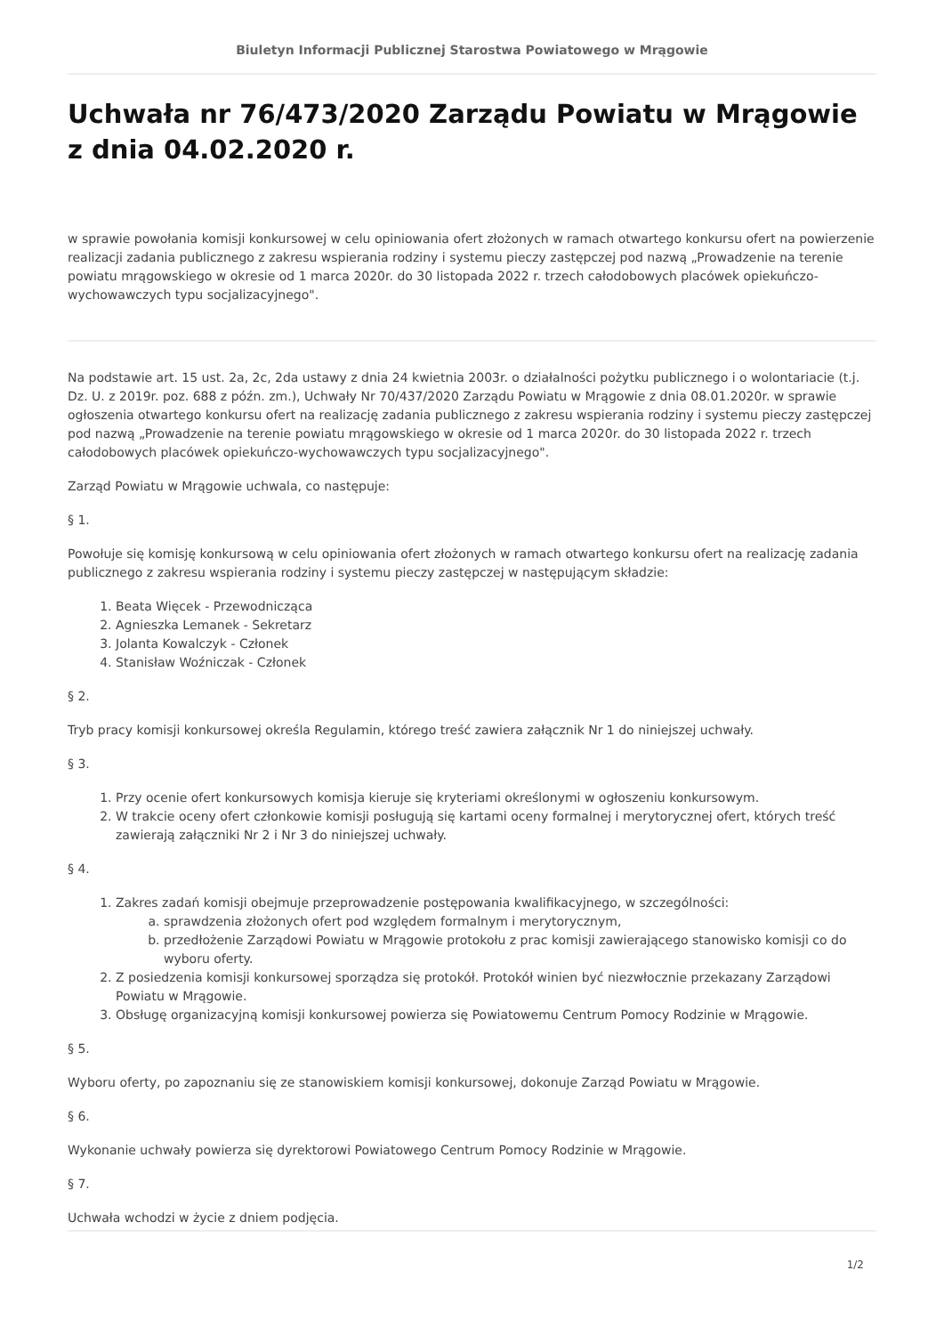Biuletyn Informacji Publicznej Starostwa Powiatowego w Mrągowie
Uchwała nr 76/473/2020 Zarządu Powiatu w Mrągowie z dnia 04.02.2020 r.
w sprawie powołania komisji konkursowej w celu opiniowania ofert złożonych w ramach otwartego konkursu ofert na powierzenie realizacji zadania publicznego z zakresu wspierania rodziny i systemu pieczy zastępczej pod nazwą „Prowadzenie na terenie powiatu mrągowskiego w okresie od 1 marca 2020r. do 30 listopada 2022 r. trzech całodobowych placówek opiekuńczo-wychowawczych typu socjalizacyjnego".
Na podstawie art. 15 ust. 2a, 2c, 2da ustawy z dnia 24 kwietnia 2003r. o działalności pożytku publicznego i o wolontariacie (t.j. Dz. U. z 2019r. poz. 688 z późn. zm.), Uchwały Nr 70/437/2020 Zarządu Powiatu w Mrągowie z dnia 08.01.2020r. w sprawie ogłoszenia otwartego konkursu ofert na realizację zadania publicznego z zakresu wspierania rodziny i systemu pieczy zastępczej pod nazwą „Prowadzenie na terenie powiatu mrągowskiego w okresie od 1 marca 2020r. do 30 listopada 2022 r. trzech całodobowych placówek opiekuńczo-wychowawczych typu socjalizacyjnego".
Zarząd Powiatu w Mrągowie uchwala, co następuje:
§ 1.
Powołuje się komisję konkursową w celu opiniowania ofert złożonych w ramach otwartego konkursu ofert na realizację zadania publicznego z zakresu wspierania rodziny i systemu pieczy zastępczej w następującym składzie:
1. Beata Więcek - Przewodnicząca
2. Agnieszka Lemanek - Sekretarz
3. Jolanta Kowalczyk - Członek
4. Stanisław Woźniczak - Członek
§ 2.
Tryb pracy komisji konkursowej określa Regulamin, którego treść zawiera załącznik Nr 1 do niniejszej uchwały.
§ 3.
1. Przy ocenie ofert konkursowych komisja kieruje się kryteriami określonymi w ogłoszeniu konkursowym.
2. W trakcie oceny ofert członkowie komisji posługują się kartami oceny formalnej i merytorycznej ofert, których treść zawierają załączniki Nr 2 i Nr 3 do niniejszej uchwały.
§ 4.
1. Zakres zadań komisji obejmuje przeprowadzenie postępowania kwalifikacyjnego, w szczególności:
a. sprawdzenia złożonych ofert pod względem formalnym i merytorycznym,
b. przedłożenie Zarządowi Powiatu w Mrągowie protokołu z prac komisji zawierającego stanowisko komisji co do wyboru oferty.
2. Z posiedzenia komisji konkursowej sporządza się protokół. Protokół winien być niezwłocznie przekazany Zarządowi Powiatu w Mrągowie.
3. Obsługę organizacyjną komisji konkursowej powierza się Powiatowemu Centrum Pomocy Rodzinie w Mrągowie.
§ 5.
Wyboru oferty, po zapoznaniu się ze stanowiskiem komisji konkursowej, dokonuje Zarząd Powiatu w Mrągowie.
§ 6.
Wykonanie uchwały powierza się dyrektorowi Powiatowego Centrum Pomocy Rodzinie w Mrągowie.
§ 7.
Uchwała wchodzi w życie z dniem podjęcia.
1/2